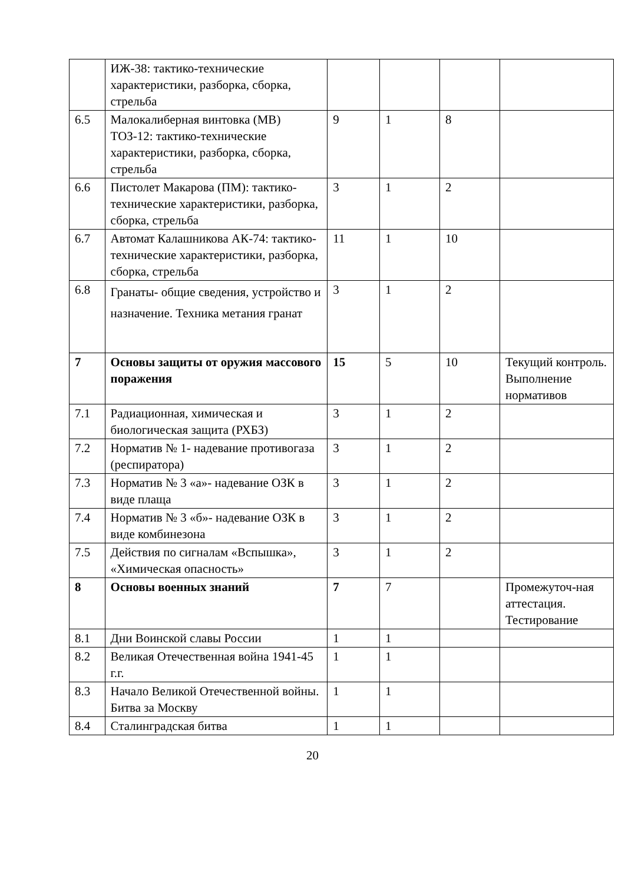| | ИЖ-38: тактико-технические характеристики, разборка, сборка, стрельба | | | | |
| 6.5 | Малокалиберная винтовка (МВ) ТОЗ-12: тактико-технические характеристики, разборка, сборка, стрельба | 9 | 1 | 8 | |
| 6.6 | Пистолет Макарова (ПМ): тактико-технические характеристики, разборка, сборка, стрельба | 3 | 1 | 2 | |
| 6.7 | Автомат Калашникова АК-74: тактико-технические характеристики, разборка, сборка, стрельба | 11 | 1 | 10 | |
| 6.8 | Гранаты- общие сведения, устройство и назначение. Техника метания гранат | 3 | 1 | 2 | |
| 7 | Основы защиты от оружия массового поражения | 15 | 5 | 10 | Текущий контроль. Выполнение нормативов |
| 7.1 | Радиационная, химическая и биологическая защита (РХБЗ) | 3 | 1 | 2 | |
| 7.2 | Норматив № 1- надевание противогаза (респиратора) | 3 | 1 | 2 | |
| 7.3 | Норматив № 3 «а»- надевание ОЗК в виде плаща | 3 | 1 | 2 | |
| 7.4 | Норматив № 3 «б»- надевание ОЗК в виде комбинезона | 3 | 1 | 2 | |
| 7.5 | Действия по сигналам «Вспышка», «Химическая опасность» | 3 | 1 | 2 | |
| 8 | Основы военных знаний | 7 | 7 | | Промежуточ-ная аттестация. Тестирование |
| 8.1 | Дни Воинской славы России | 1 | 1 | | |
| 8.2 | Великая Отечественная война 1941-45 г.г. | 1 | 1 | | |
| 8.3 | Начало Великой Отечественной войны. Битва за Москву | 1 | 1 | | |
| 8.4 | Сталинградская битва | 1 | 1 | | |
20